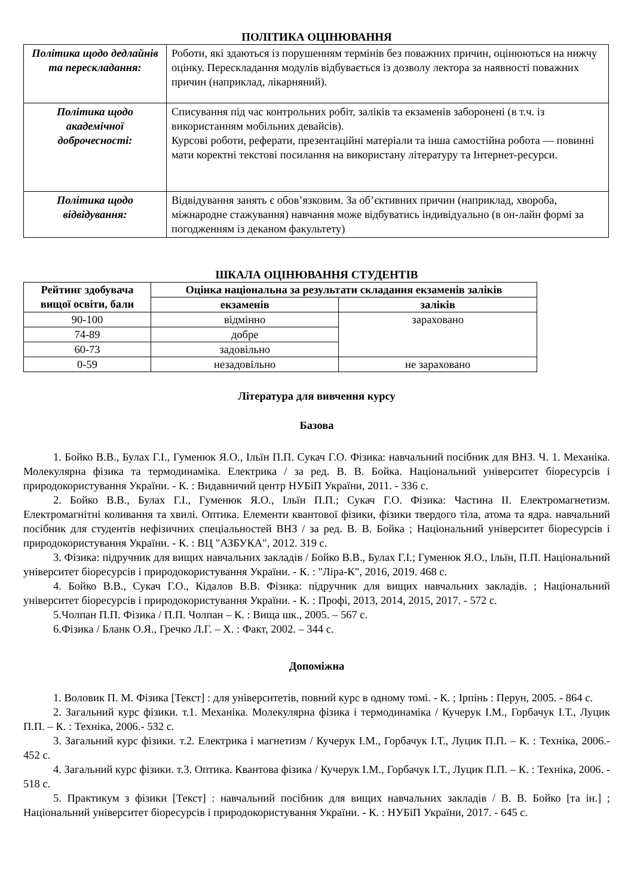ПОЛІТИКА ОЦІНЮВАННЯ
| Політика щодо дедлайнів та перескладання: | Роботи, які здаються із порушенням термінів без поважних причин, оцінюються на нижчу оцінку. Перескладання модулів відбувається із дозволу лектора за наявності поважних причин (наприклад, лікарняний). |
| Політика щодо академічної доброчесності: | Списування під час контрольних робіт, заліків та екзаменів заборонені (в т.ч. із використанням мобільних девайсів). Курсові роботи, реферати, презентаційні матеріали та інша самостійна робота — повинні мати коректні текстові посилання на використану літературу та Інтернет-ресурси. |
| Політика щодо відвідування: | Відвідування занять є обов’язковим. За об’єктивних причин (наприклад, хвороба, міжнародне стажування) навчання може відбуватись індивідуально (в он-лайн формі за погодженням із деканом факультету) |
ШКАЛА ОЦІНЮВАННЯ СТУДЕНТІВ
| Рейтинг здобувача вищої освіти, бали | Оцінка національна за результати складання екзаменів заліків | |
| --- | --- | --- |
| | екзаменів | заліків |
| 90-100 | відмінно | зараховано |
| 74-89 | добре | |
| 60-73 | задовільно | |
| 0-59 | незадовільно | не зараховано |
Література для вивчення курсу
Базова
1. Бойко В.В., Булах Г.І., Гуменюк Я.О., Ільїн П.П. Сукач Г.О. Фізика: навчальний посібник для ВНЗ. Ч. 1. Механіка. Молекулярна фізика та термодинаміка. Електрика / за ред. В. В. Бойка. Національний університет біоресурсів і природокористування України. - К. : Видавничий центр НУБіП України, 2011. - 336 с.
2. Бойко В.В., Булах Г.І., Гуменюк Я.О., Ільїн П.П.; Сукач Г.О. Фізика: Частина II. Електромагнетизм. Електромагнітні коливання та хвилі. Оптика. Елементи квантової фізики, фізики твердого тіла, атома та ядра. навчальний посібник для студентів нефізичних спеціальностей ВНЗ / за ред. В. В. Бойка ; Національний університет біоресурсів і природокористування України. - К. : ВЦ "АЗБУКА", 2012. 319 с.
3. Фізика: підручник для вищих навчальних закладів / Бойко В.В., Булах Г.І.; Гуменюк Я.О., Ільїн, П.П. Національний університет біоресурсів і природокористування України. - К. : "Ліра-К", 2016, 2019. 468 с.
4. Бойко В.В., Сукач Г.О., Кідалов В.В. Фізика: підручник для вищих навчальних закладів. ; Національний університет біоресурсів і природокористування України. - К. : Профі, 2013, 2014, 2015, 2017. - 572 с.
5.Чолпан П.П. Фізика / П.П. Чолпан – К. : Вища шк., 2005. – 567 с.
6.Фізика / Бланк О.Я., Гречко Л.Г. – Х. : Факт, 2002. – 344 с.
Допоміжна
1. Воловик П. М. Фізика [Текст] : для університетів, повний курс в одному томі. - К. ; Ірпінь : Перун, 2005. - 864 с.
2. Загальний курс фізики. т.1. Механіка. Молекулярна фізика і термодинаміка / Кучерук І.М., Горбачук І.Т., Луцик П.П. – К. : Техніка, 2006.- 532 с.
3. Загальний курс фізики. т.2. Електрика і магнетизм / Кучерук І.М., Горбачук І.Т., Луцик П.П. – К. : Техніка, 2006.- 452 с.
4. Загальний курс фізики. т.3. Оптика. Квантова фізика / Кучерук І.М., Горбачук І.Т., Луцик П.П. – К. : Техніка, 2006. - 518 с.
5. Практикум з фізики [Текст] : навчальний посібник для вищих навчальних закладів / В. В. Бойко [та ін.] ; Національний університет біоресурсів і природокористування України. - К. : НУБіП України, 2017. - 645 с.